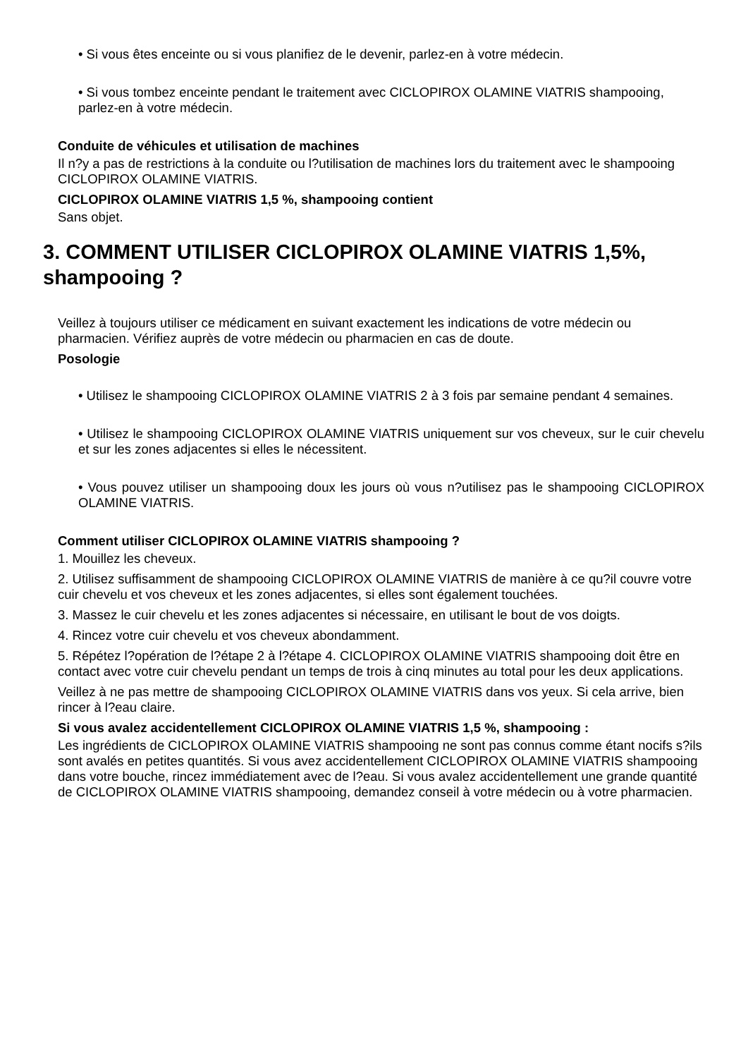• Si vous êtes enceinte ou si vous planifiez de le devenir, parlez-en à votre médecin.
• Si vous tombez enceinte pendant le traitement avec CICLOPIROX OLAMINE VIATRIS shampooing, parlez-en à votre médecin.
Conduite de véhicules et utilisation de machines
Il n?y a pas de restrictions à la conduite ou l?utilisation de machines lors du traitement avec le shampooing CICLOPIROX OLAMINE VIATRIS.
CICLOPIROX OLAMINE VIATRIS 1,5 %, shampooing contient
Sans objet.
3. COMMENT UTILISER CICLOPIROX OLAMINE VIATRIS 1,5%, shampooing ?
Veillez à toujours utiliser ce médicament en suivant exactement les indications de votre médecin ou pharmacien. Vérifiez auprès de votre médecin ou pharmacien en cas de doute.
Posologie
• Utilisez le shampooing CICLOPIROX OLAMINE VIATRIS 2 à 3 fois par semaine pendant 4 semaines.
• Utilisez le shampooing CICLOPIROX OLAMINE VIATRIS uniquement sur vos cheveux, sur le cuir chevelu et sur les zones adjacentes si elles le nécessitent.
• Vous pouvez utiliser un shampooing doux les jours où vous n?utilisez pas le shampooing CICLOPIROX OLAMINE VIATRIS.
Comment utiliser CICLOPIROX OLAMINE VIATRIS shampooing ?
1. Mouillez les cheveux.
2. Utilisez suffisamment de shampooing CICLOPIROX OLAMINE VIATRIS de manière à ce qu?il couvre votre cuir chevelu et vos cheveux et les zones adjacentes, si elles sont également touchées.
3. Massez le cuir chevelu et les zones adjacentes si nécessaire, en utilisant le bout de vos doigts.
4. Rincez votre cuir chevelu et vos cheveux abondamment.
5. Répétez l?opération de l?étape 2 à l?étape 4. CICLOPIROX OLAMINE VIATRIS shampooing doit être en contact avec votre cuir chevelu pendant un temps de trois à cinq minutes au total pour les deux applications.
Veillez à ne pas mettre de shampooing CICLOPIROX OLAMINE VIATRIS dans vos yeux. Si cela arrive, bien rincer à l?eau claire.
Si vous avalez accidentellement CICLOPIROX OLAMINE VIATRIS 1,5 %, shampooing :
Les ingrédients de CICLOPIROX OLAMINE VIATRIS shampooing ne sont pas connus comme étant nocifs s?ils sont avalés en petites quantités. Si vous avez accidentellement CICLOPIROX OLAMINE VIATRIS shampooing dans votre bouche, rincez immédiatement avec de l?eau. Si vous avalez accidentellement une grande quantité de CICLOPIROX OLAMINE VIATRIS shampooing, demandez conseil à votre médecin ou à votre pharmacien.